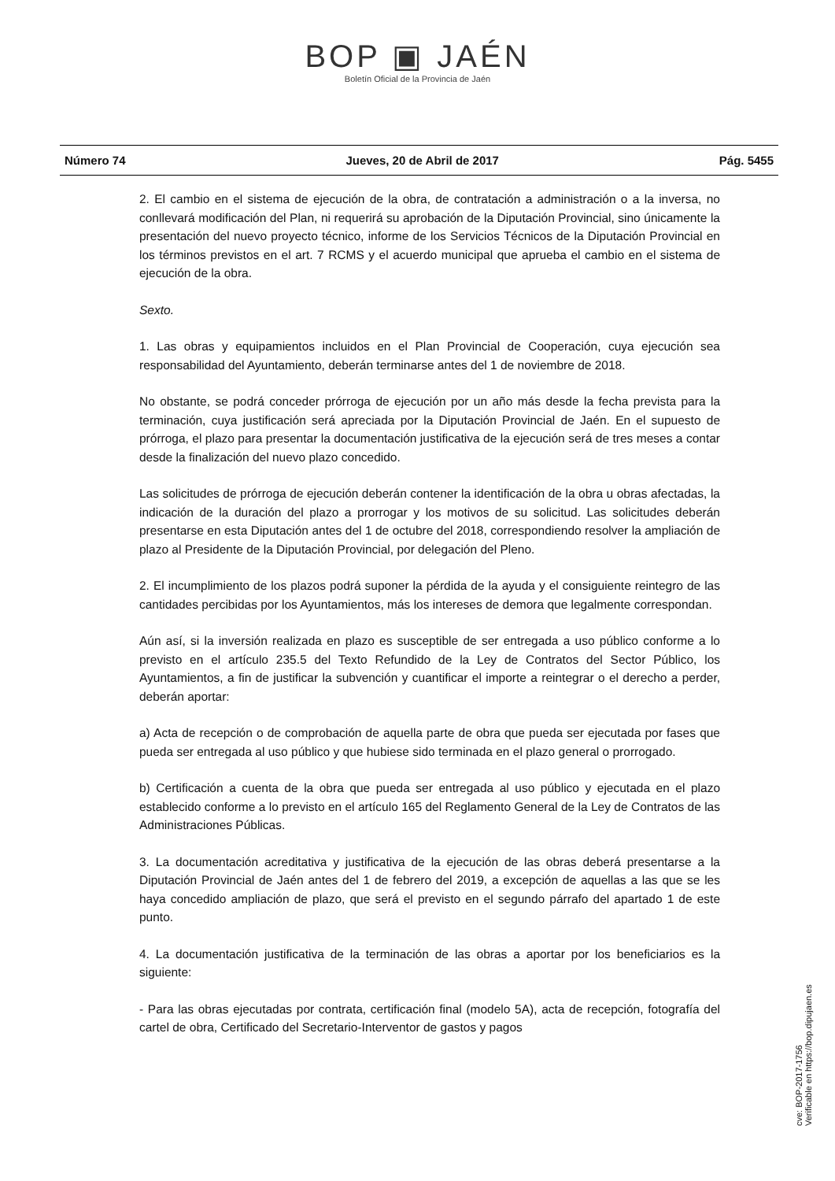BOP ▣ JAÉN
Boletín Oficial de la Provincia de Jaén
Número 74 Jueves, 20 de Abril de 2017 Pág. 5455
2. El cambio en el sistema de ejecución de la obra, de contratación a administración o a la inversa, no conllevará modificación del Plan, ni requerirá su aprobación de la Diputación Provincial, sino únicamente la presentación del nuevo proyecto técnico, informe de los Servicios Técnicos de la Diputación Provincial en los términos previstos en el art. 7 RCMS y el acuerdo municipal que aprueba el cambio en el sistema de ejecución de la obra.
Sexto.
1. Las obras y equipamientos incluidos en el Plan Provincial de Cooperación, cuya ejecución sea responsabilidad del Ayuntamiento, deberán terminarse antes del 1 de noviembre de 2018.
No obstante, se podrá conceder prórroga de ejecución por un año más desde la fecha prevista para la terminación, cuya justificación será apreciada por la Diputación Provincial de Jaén. En el supuesto de prórroga, el plazo para presentar la documentación justificativa de la ejecución será de tres meses a contar desde la finalización del nuevo plazo concedido.
Las solicitudes de prórroga de ejecución deberán contener la identificación de la obra u obras afectadas, la indicación de la duración del plazo a prorrogar y los motivos de su solicitud. Las solicitudes deberán presentarse en esta Diputación antes del 1 de octubre del 2018, correspondiendo resolver la ampliación de plazo al Presidente de la Diputación Provincial, por delegación del Pleno.
2. El incumplimiento de los plazos podrá suponer la pérdida de la ayuda y el consiguiente reintegro de las cantidades percibidas por los Ayuntamientos, más los intereses de demora que legalmente correspondan.
Aún así, si la inversión realizada en plazo es susceptible de ser entregada a uso público conforme a lo previsto en el artículo 235.5 del Texto Refundido de la Ley de Contratos del Sector Público, los Ayuntamientos, a fin de justificar la subvención y cuantificar el importe a reintegrar o el derecho a perder, deberán aportar:
a) Acta de recepción o de comprobación de aquella parte de obra que pueda ser ejecutada por fases que pueda ser entregada al uso público y que hubiese sido terminada en el plazo general o prorrogado.
b) Certificación a cuenta de la obra que pueda ser entregada al uso público y ejecutada en el plazo establecido conforme a lo previsto en el artículo 165 del Reglamento General de la Ley de Contratos de las Administraciones Públicas.
3. La documentación acreditativa y justificativa de la ejecución de las obras deberá presentarse a la Diputación Provincial de Jaén antes del 1 de febrero del 2019, a excepción de aquellas a las que se les haya concedido ampliación de plazo, que será el previsto en el segundo párrafo del apartado 1 de este punto.
4. La documentación justificativa de la terminación de las obras a aportar por los beneficiarios es la siguiente:
- Para las obras ejecutadas por contrata, certificación final (modelo 5A), acta de recepción, fotografía del cartel de obra, Certificado del Secretario-Interventor de gastos y pagos
cve: BOP-2017-1756
Verificable en https://bop.dipujaen.es